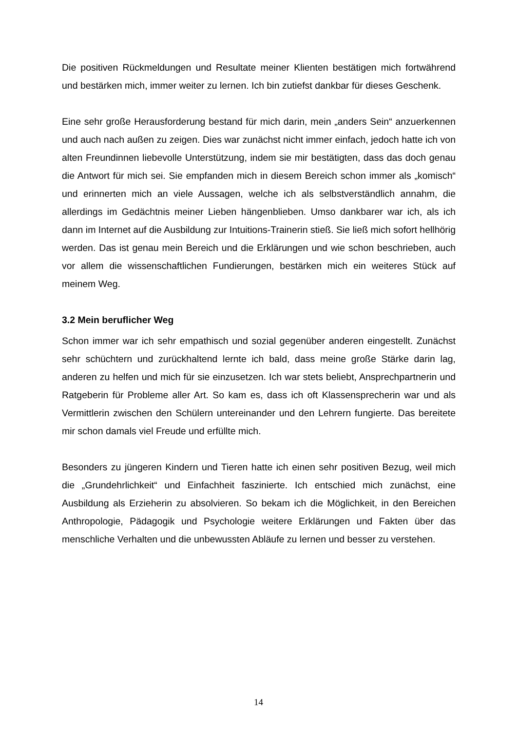Die positiven Rückmeldungen und Resultate meiner Klienten bestätigen mich fort­während und bestärken mich, immer weiter zu lernen. Ich bin zutiefst dankbar für dieses Geschenk.
Eine sehr große Herausforderung bestand für mich darin, mein „anders Sein“ anzuerkennen und auch nach außen zu zeigen. Dies war zunächst nicht immer einfach, jedoch hatte ich von alten Freundinnen liebevolle Unterstützung, indem sie mir bestätigten, dass das doch genau die Antwort für mich sei. Sie empfanden mich in diesem Bereich schon immer als „komisch“ und erinnerten mich an viele Aus­sagen, welche ich als selbstverständlich annahm, die allerdings im Gedächtnis meiner Lieben hängenblieben. Umso dankbarer war ich, als ich dann im Internet auf die Ausbildung zur Intuitions-Trainerin stieß. Sie ließ mich sofort hellhörig werden. Das ist genau mein Bereich und die Erklärungen und wie schon beschrieben, auch vor allem die wissenschaftlichen Fundierungen, bestärken mich ein weiteres Stück auf meinem Weg.
3.2 Mein beruflicher Weg
Schon immer war ich sehr empathisch und sozial gegenüber anderen eingestellt. Zunächst sehr schüchtern und zurückhaltend lernte ich bald, dass meine große Stärke darin lag, anderen zu helfen und mich für sie einzusetzen. Ich war stets beliebt, Ansprechpartnerin und Ratgeberin für Probleme aller Art. So kam es, dass ich oft Klassensprecherin war und als Vermittlerin zwischen den Schülern unter­einander und den Lehrern fungierte. Das bereitete mir schon damals viel Freude und erfüllte mich.
Besonders zu jüngeren Kindern und Tieren hatte ich einen sehr positiven Bezug, weil mich die „Grundehrlichkeit“ und Einfachheit faszinierte. Ich entschied mich zunächst, eine Ausbildung als Erzieherin zu absolvieren. So bekam ich die Möglichkeit, in den Bereichen Anthropologie, Pädagogik und Psychologie weitere Erklärungen und Fakten über das menschliche Verhalten und die unbewussten Abläufe zu lernen und besser zu verstehen.
14